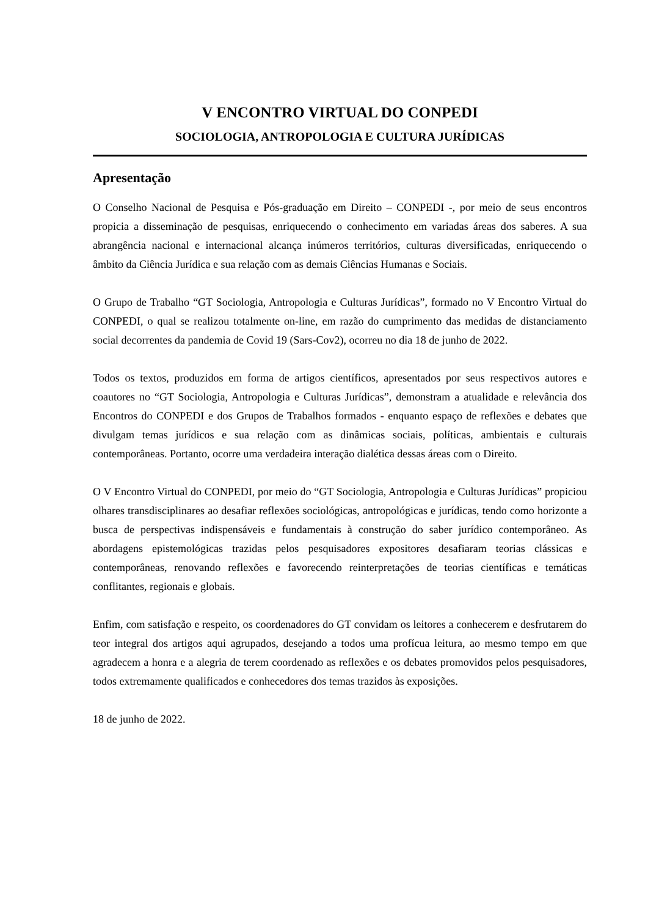V ENCONTRO VIRTUAL DO CONPEDI
SOCIOLOGIA, ANTROPOLOGIA E CULTURA JURÍDICAS
Apresentação
O Conselho Nacional de Pesquisa e Pós-graduação em Direito – CONPEDI -, por meio de seus encontros propicia a disseminação de pesquisas, enriquecendo o conhecimento em variadas áreas dos saberes. A sua abrangência nacional e internacional alcança inúmeros territórios, culturas diversificadas, enriquecendo o âmbito da Ciência Jurídica e sua relação com as demais Ciências Humanas e Sociais.
O Grupo de Trabalho “GT Sociologia, Antropologia e Culturas Jurídicas”, formado no V Encontro Virtual do CONPEDI, o qual se realizou totalmente on-line, em razão do cumprimento das medidas de distanciamento social decorrentes da pandemia de Covid 19 (Sars-Cov2), ocorreu no dia 18 de junho de 2022.
Todos os textos, produzidos em forma de artigos científicos, apresentados por seus respectivos autores e coautores no “GT Sociologia, Antropologia e Culturas Jurídicas”, demonstram a atualidade e relevância dos Encontros do CONPEDI e dos Grupos de Trabalhos formados - enquanto espaço de reflexões e debates que divulgam temas jurídicos e sua relação com as dinâmicas sociais, políticas, ambientais e culturais contemporâneas. Portanto, ocorre uma verdadeira interação dialética dessas áreas com o Direito.
O V Encontro Virtual do CONPEDI, por meio do “GT Sociologia, Antropologia e Culturas Jurídicas” propiciou olhares transdisciplinares ao desafiar reflexões sociológicas, antropológicas e jurídicas, tendo como horizonte a busca de perspectivas indispensáveis e fundamentais à construção do saber jurídico contemporâneo. As abordagens epistemológicas trazidas pelos pesquisadores expositores desafiaram teorias clássicas e contemporâneas, renovando reflexões e favorecendo reinterpretações de teorias científicas e temáticas conflitantes, regionais e globais.
Enfim, com satisfação e respeito, os coordenadores do GT convidam os leitores a conhecerem e desfrutarem do teor integral dos artigos aqui agrupados, desejando a todos uma profícua leitura, ao mesmo tempo em que agradecem a honra e a alegria de terem coordenado as reflexões e os debates promovidos pelos pesquisadores, todos extremamente qualificados e conhecedores dos temas trazidos às exposições.
18 de junho de 2022.